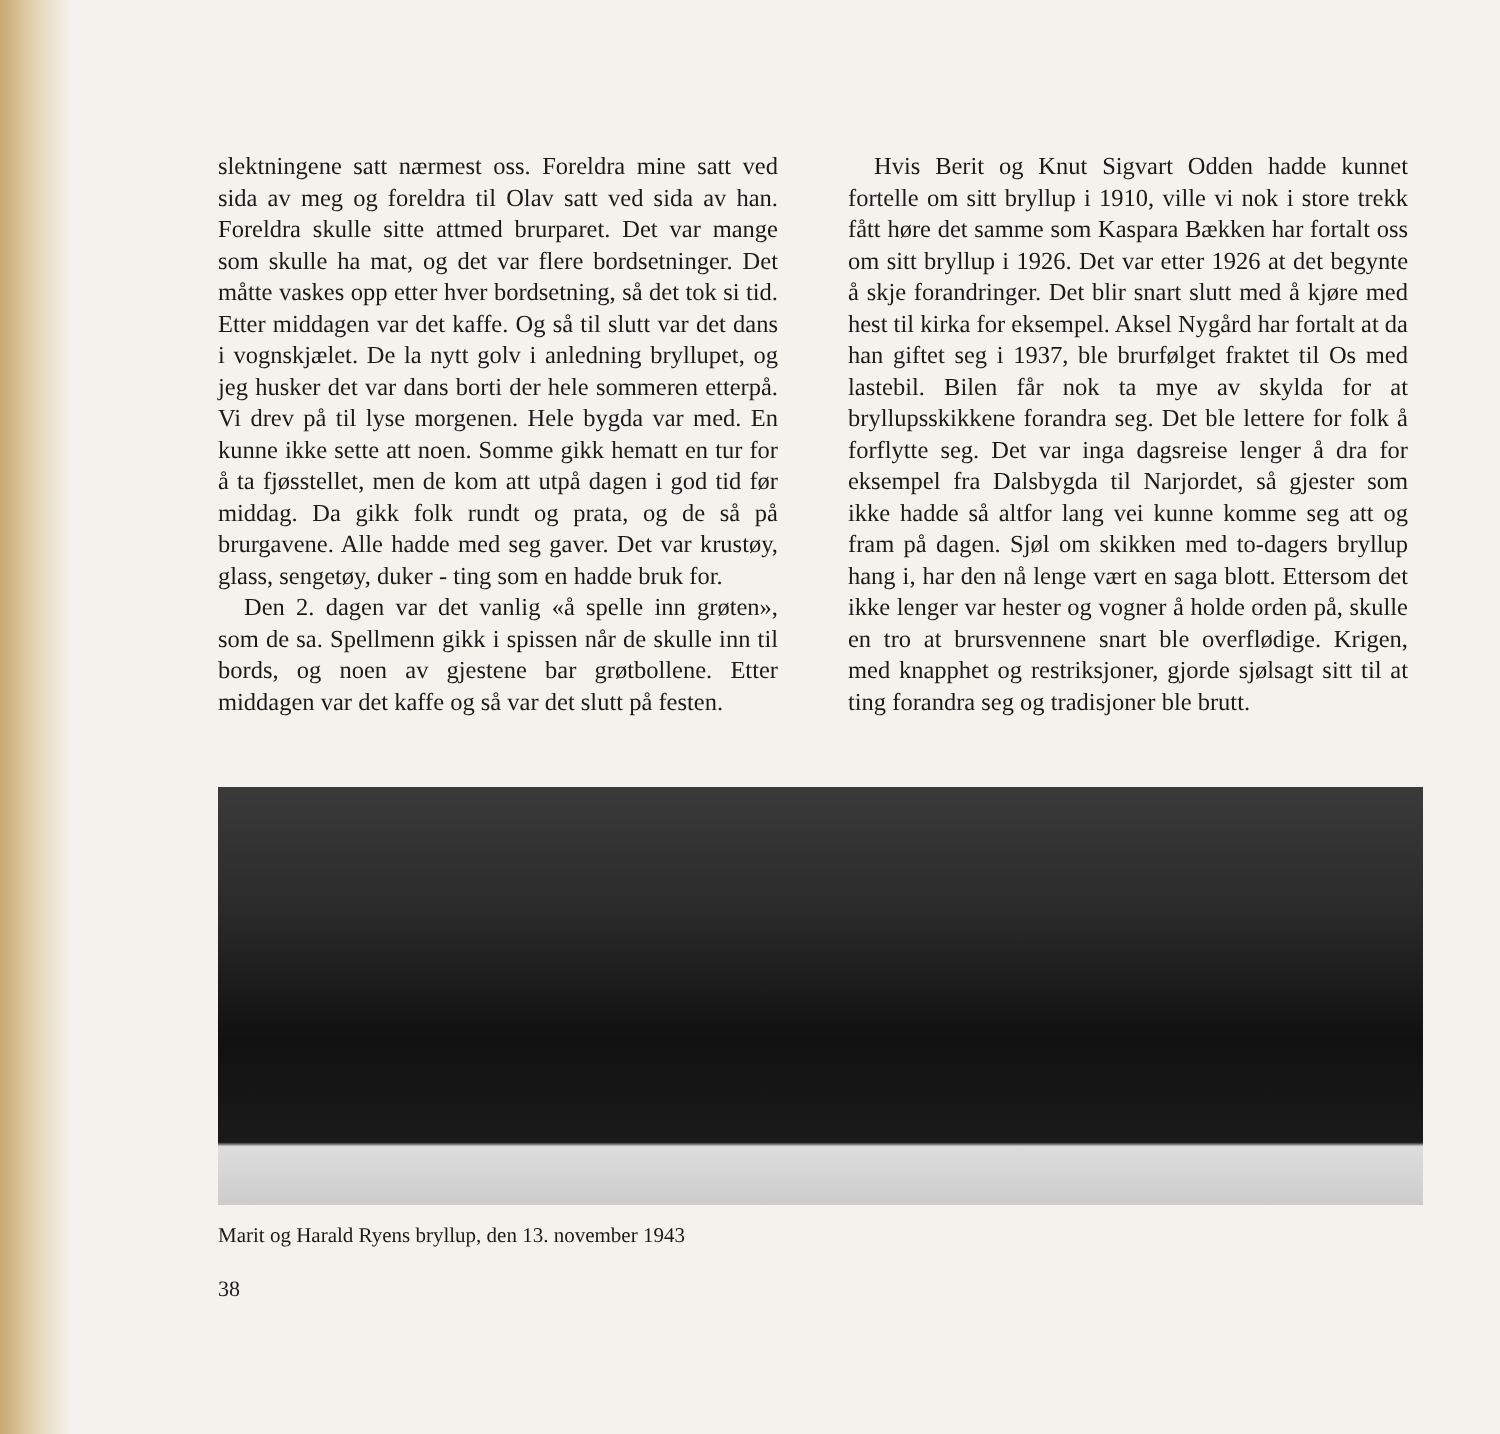slektningene satt nærmest oss. Foreldra mine satt ved sida av meg og foreldra til Olav satt ved sida av han. Foreldra skulle sitte attmed brurparet. Det var mange som skulle ha mat, og det var flere bordsetninger. Det måtte vaskes opp etter hver bordsetning, så det tok si tid. Etter middagen var det kaffe. Og så til slutt var det dans i vognskjælet. De la nytt golv i anledning bryllupet, og jeg husker det var dans borti der hele sommeren etterpå. Vi drev på til lyse morgenen. Hele bygda var med. En kunne ikke sette att noen. Somme gikk hematt en tur for å ta fjøsstellet, men de kom att utpå dagen i god tid før middag. Da gikk folk rundt og prata, og de så på brurgavene. Alle hadde med seg gaver. Det var krustøy, glass, sengetøy, duker - ting som en hadde bruk for.
Den 2. dagen var det vanlig «å spelle inn grøten», som de sa. Spellmenn gikk i spissen når de skulle inn til bords, og noen av gjestene bar grøtbollene. Etter middagen var det kaffe og så var det slutt på festen.
Hvis Berit og Knut Sigvart Odden hadde kunnet fortelle om sitt bryllup i 1910, ville vi nok i store trekk fått høre det samme som Kaspara Bækken har fortalt oss om sitt bryllup i 1926. Det var etter 1926 at det begynte å skje forandringer. Det blir snart slutt med å kjøre med hest til kirka for eksempel. Aksel Nygård har fortalt at da han giftet seg i 1937, ble brurfølget fraktet til Os med lastebil. Bilen får nok ta mye av skylda for at bryllupsskikkene forandra seg. Det ble lettere for folk å forflytte seg. Det var inga dagsreise lenger å dra for eksempel fra Dalsbygda til Narjordet, så gjester som ikke hadde så altfor lang vei kunne komme seg att og fram på dagen. Sjøl om skikken med to-dagers bryllup hang i, har den nå lenge vært en saga blott. Ettersom det ikke lenger var hester og vogner å holde orden på, skulle en tro at brursvennene snart ble overflødige. Krigen, med knapphet og restriksjoner, gjorde sjølsagt sitt til at ting forandra seg og tradisjoner ble brutt.
Marit og Harald Ryens bryllup, den 13. november 1943
38